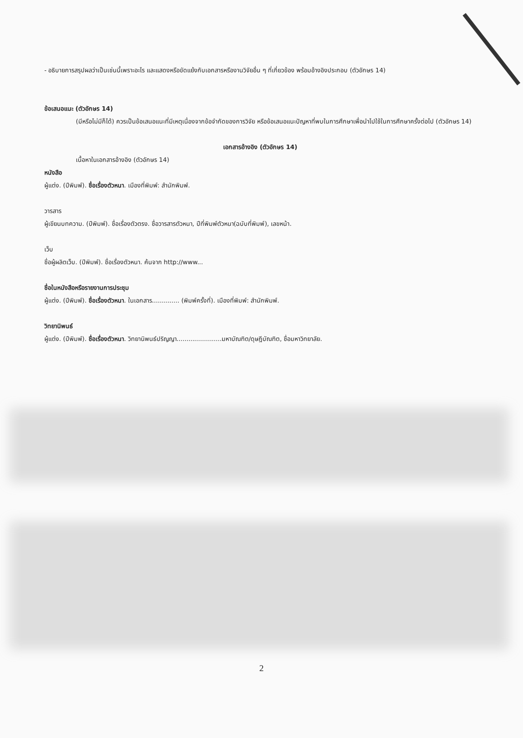- อธิบายการสรุปผลว่าเป็นเช่นนี้เพราะอะไร และแสดงหรือขัดแย้งกับเอกสารหรืองานวิจัยอื่น ๆ ที่เกี่ยวข้อง พร้อมอ้างอิงประกอบ (ตัวอักษร 14)
ข้อเสนอแนะ (ตัวอักษร 14)
(มีหรือไม่มีก็ได้) ควรเป็นข้อเสนอแนะที่มีเหตุเนื่องจากข้อจำกัดของการวิจัย หรือข้อเสนอแนะปัญหาที่พบในการศึกษาเพื่อนำไปใช้ในการศึกษาครั้งต่อไป (ตัวอักษร 14)
เอกสารอ้างอิง (ตัวอักษร 14)
เนื้อหาในเอกสารอ้างอิง (ตัวอักษร 14)
หนังสือ
ผู้แต่ง. (ปีพิมพ์). ชื่อเรื่องตัวหนา. เมืองที่พิมพ์: สำนักพิมพ์.
วารสาร
ผู้เขียนบทความ. (ปีพิมพ์). ชื่อเรื่องตัวตรง. ชื่อวารสารตัวหนา, ปีที่พิมพ์ตัวหนา(ฉบับที่พิมพ์), เลขหน้า.
เว็บ
ชื่อผู้ผลิตเว็บ. (ปีพิมพ์). ชื่อเรื่องตัวหนา. ค้นจาก http://www...
ชื่อในหนังสือหรือรายงานการประชุม
ผู้แต่ง. (ปีพิมพ์). ชื่อเรื่องตัวหนา. ในเอกสาร.............. (พิมพ์ครั้งที่). เมืองที่พิมพ์: สำนักพิมพ์.
วิทยานิพนธ์
ผู้แต่ง. (ปีพิมพ์). ชื่อเรื่องตัวหนา. วิทยานิพนธ์ปริญญา.......................มหาบัณฑิต/ดุษฎีบัณฑิต, ชื่อมหาวิทยาลัย.
2